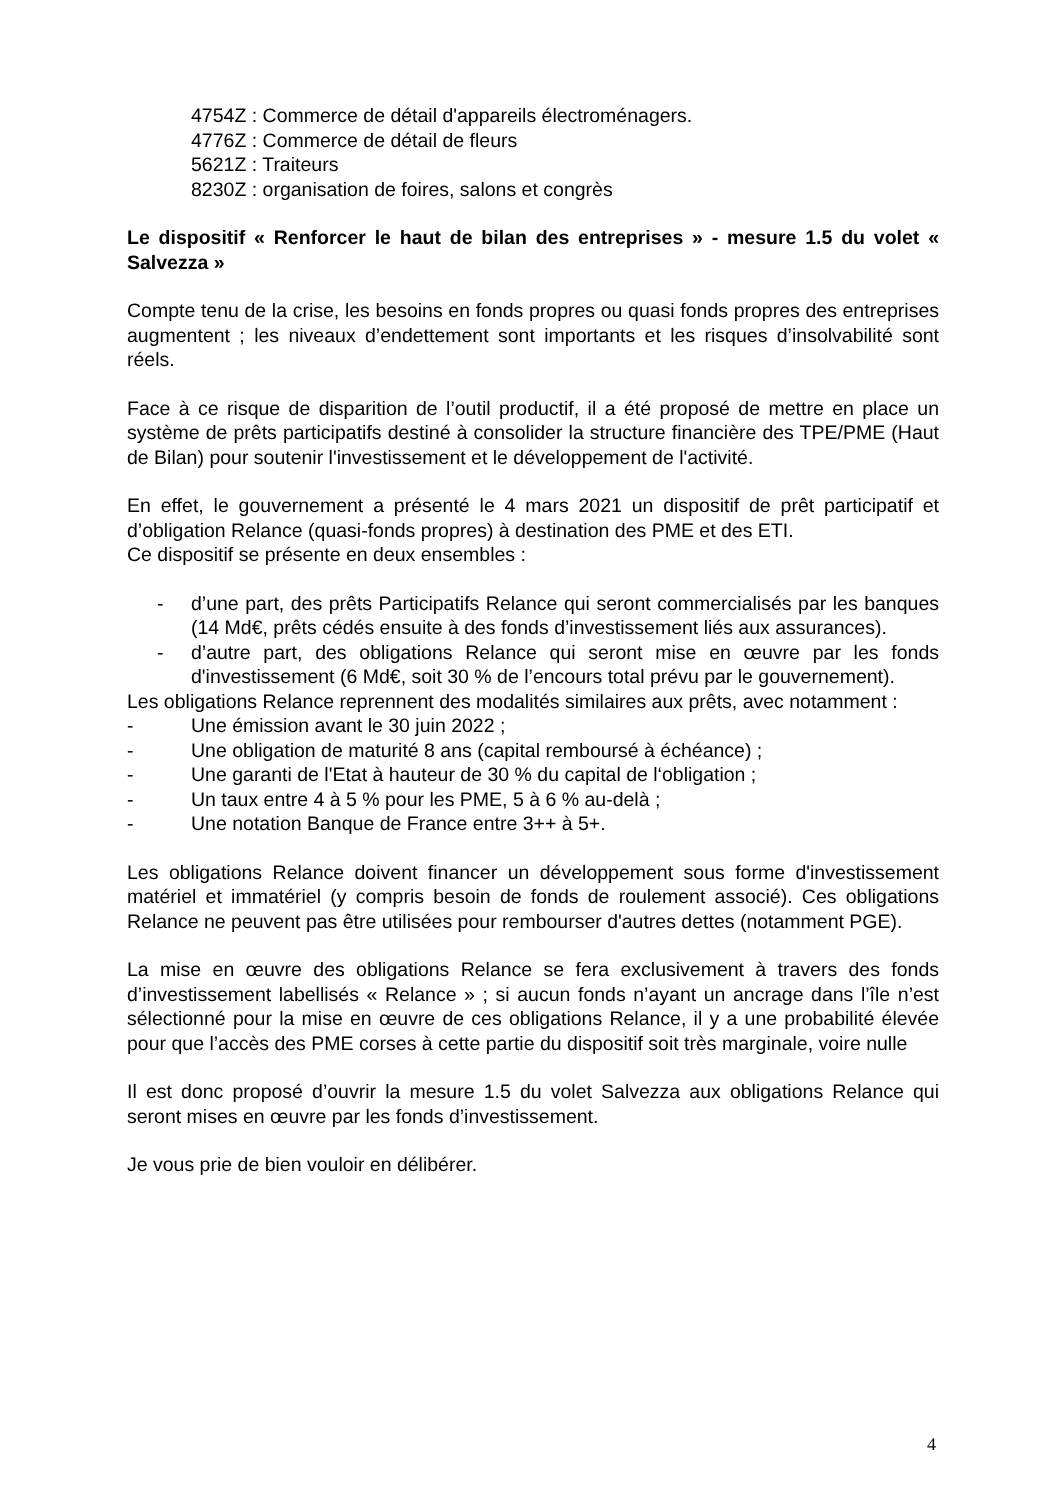4754Z : Commerce de détail d'appareils électroménagers.
4776Z : Commerce de détail de fleurs
5621Z : Traiteurs
8230Z : organisation de foires, salons et congrès
Le dispositif « Renforcer le haut de bilan des entreprises » - mesure 1.5 du volet « Salvezza »
Compte tenu de la crise, les besoins en fonds propres ou quasi fonds propres des entreprises augmentent ; les niveaux d’endettement sont importants et les risques d’insolvabilité sont réels.
Face à ce risque de disparition de l’outil productif, il a été proposé de mettre en place un système de prêts participatifs destiné à consolider la structure financière des TPE/PME (Haut de Bilan) pour soutenir l'investissement et le développement de l'activité.
En effet, le gouvernement a présenté le 4 mars 2021 un dispositif de prêt participatif et d’obligation Relance (quasi-fonds propres) à destination des PME et des ETI.
Ce dispositif se présente en deux ensembles :
- d’une part, des prêts Participatifs Relance qui seront commercialisés par les banques (14 Md€, prêts cédés ensuite à des fonds d’investissement liés aux assurances).
- d’autre part, des obligations Relance qui seront mise en œuvre par les fonds d'investissement (6 Md€, soit 30 % de l’encours total prévu par le gouvernement).
Les obligations Relance reprennent des modalités similaires aux prêts, avec notamment :
- Une émission avant le 30 juin 2022 ;
- Une obligation de maturité 8 ans (capital remboursé à échéance) ;
- Une garanti de l'Etat à hauteur de 30 % du capital de l‘obligation ;
- Un taux entre 4 à 5 % pour les PME, 5 à 6 % au-delà ;
- Une notation Banque de France entre 3++ à 5+.
Les obligations Relance doivent financer un développement sous forme d'investissement matériel et immatériel (y compris besoin de fonds de roulement associé). Ces obligations Relance ne peuvent pas être utilisées pour rembourser d'autres dettes (notamment PGE).
La mise en œuvre des obligations Relance se fera exclusivement à travers des fonds d’investissement labellisés « Relance » ; si aucun fonds n’ayant un ancrage dans l’île n’est sélectionné pour la mise en œuvre de ces obligations Relance, il y a une probabilité élevée pour que l’accès des PME corses à cette partie du dispositif soit très marginale, voire nulle
Il est donc proposé d’ouvrir la mesure 1.5 du volet Salvezza aux obligations Relance qui seront mises en œuvre par les fonds d’investissement.
Je vous prie de bien vouloir en délibérer.
4